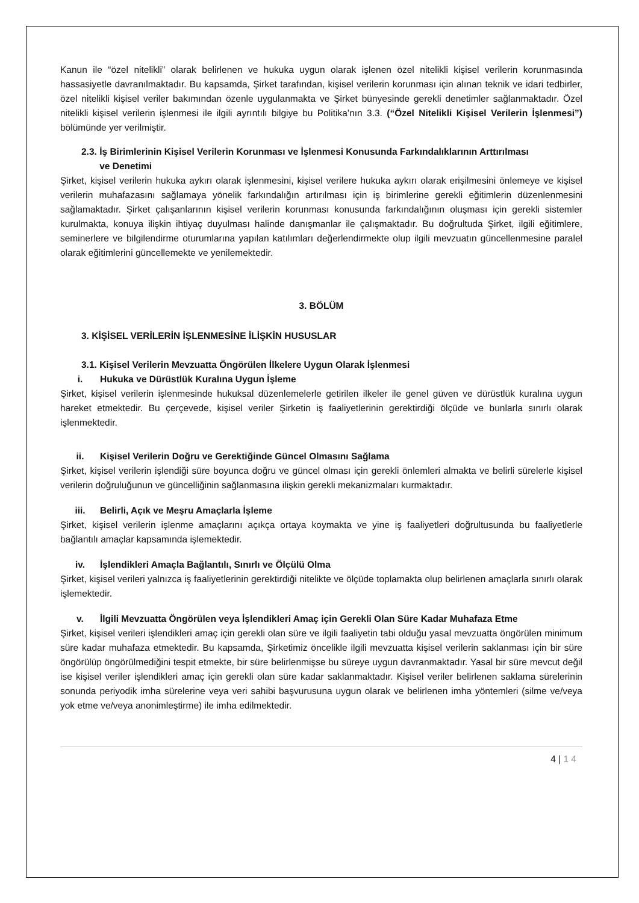Kanun ile “özel nitelikli” olarak belirlenen ve hukuka uygun olarak işlenen özel nitelikli kişisel verilerin korunmasında hassasiyetle davranılmaktadır. Bu kapsamda, Şirket tarafından, kişisel verilerin korunması için alınan teknik ve idari tedbirler, özel nitelikli kişisel veriler bakımından özenle uygulanmakta ve Şirket bünyesinde gerekli denetimler sağlanmaktadır. Özel nitelikli kişisel verilerin işlenmesi ile ilgili ayrıntılı bilgiye bu Politika’nın 3.3. (“Özel Nitelikli Kişisel Verilerin İşlenmesi”) bölümünde yer verilmiştir.
2.3. İş Birimlerinin Kişisel Verilerin Korunması ve İşlenmesi Konusunda Farkındalıklarının Arttırılması
ve Denetimi
Şirket, kişisel verilerin hukuka aykırı olarak işlenmesini, kişisel verilere hukuka aykırı olarak erişilmesini önlemeye ve kişisel verilerin muhafazasını sağlamaya yönelik farkındalığın artırılması için iş birimlerine gerekli eğitimlerin düzenlenmesini sağlamaktadır. Şirket çalışanlarının kişisel verilerin korunması konusunda farkındalığının oluşması için gerekli sistemler kurulmakta, konuya ilişkin ihtiyaç duyulması halinde danışmanlar ile çalışmaktadır. Bu doğrultuda Şirket, ilgili eğitimlere, seminerlere ve bilgilendirme oturumlarına yapılan katılımları değerlendirmekte olup ilgili mevzuatın güncellenmesine paralel olarak eğitimlerini güncellemekte ve yenilemektedir.
3. BÖLÜM
3. KİŞİSEL VERİLERİN İŞLENMESİNE İLİŞKİN HUSUSLAR
3.1. Kişisel Verilerin Mevzuatta Öngörülen İlkelere Uygun Olarak İşlenmesi
i. Hukuka ve Dürüstlük Kuralına Uygun İşleme
Şirket, kişisel verilerin işlenmesinde hukuksal düzenlemelerle getirilen ilkeler ile genel güven ve dürüstlük kuralına uygun hareket etmektedir. Bu çerçevede, kişisel veriler Şirketin iş faaliyetlerinin gerektirdiği ölçüde ve bunlarla sınırlı olarak işlenmektedir.
ii. Kişisel Verilerin Doğru ve Gerektiğinde Güncel Olmasını Sağlama
Şirket, kişisel verilerin işlendiği süre boyunca doğru ve güncel olması için gerekli önlemleri almakta ve belirli sürelerle kişisel verilerin doğruluğunun ve güncelliğinin sağlanmasına ilişkin gerekli mekanizmaları kurmaktadır.
iii. Belirli, Açık ve Meşru Amaçlarla İşleme
Şirket, kişisel verilerin işlenme amaçlarını açıkça ortaya koymakta ve yine iş faaliyetleri doğrultusunda bu faaliyetlerle bağlantılı amaçlar kapsamında işlemektedir.
iv. İşlendikleri Amaçla Bağlantılı, Sınırlı ve Ölçülü Olma
Şirket, kişisel verileri yalnızca iş faaliyetlerinin gerektirdiği nitelikte ve ölçüde toplamakta olup belirlenen amaçlarla sınırlı olarak işlemektedir.
v. İlgili Mevzuatta Öngörülen veya İşlendikleri Amaç için Gerekli Olan Süre Kadar Muhafaza Etme
Şirket, kişisel verileri işlendikleri amaç için gerekli olan süre ve ilgili faaliyetin tabi olduğu yasal mevzuatta öngörülen minimum süre kadar muhafaza etmektedir. Bu kapsamda, Şirketimiz öncelikle ilgili mevzuatta kişisel verilerin saklanması için bir süre öngörülüp öngörülmediğini tespit etmekte, bir süre belirlenmişse bu süreye uygun davranmaktadır. Yasal bir süre mevcut değil ise kişisel veriler işlendikleri amaç için gerekli olan süre kadar saklanmaktadır. Kişisel veriler belirlenen saklama sürelerinin sonunda periyodik imha sürelerine veya veri sahibi başvurusuna uygun olarak ve belirlenen imha yöntemleri (silme ve/veya yok etme ve/veya anonimleştirme) ile imha edilmektedir.
4 | 1 4